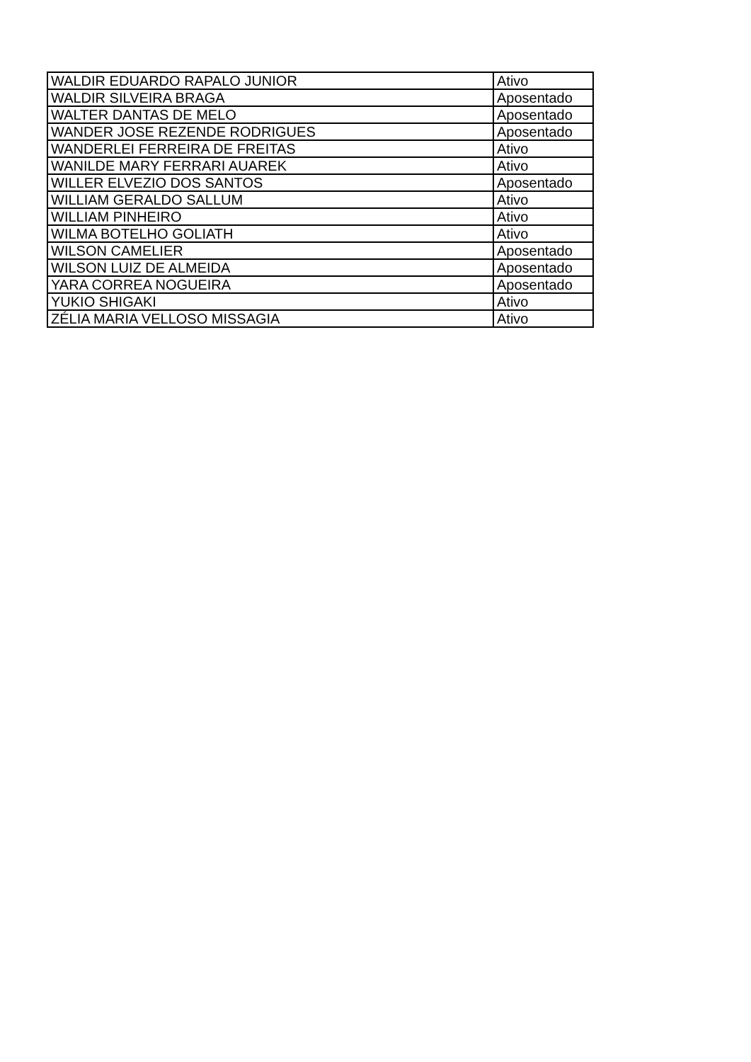| WALDIR EDUARDO RAPALO JUNIOR | Ativo |
| WALDIR SILVEIRA BRAGA | Aposentado |
| WALTER DANTAS DE MELO | Aposentado |
| WANDER JOSE REZENDE RODRIGUES | Aposentado |
| WANDERLEI FERREIRA DE FREITAS | Ativo |
| WANILDE MARY FERRARI AUAREK | Ativo |
| WILLER ELVEZIO DOS SANTOS | Aposentado |
| WILLIAM GERALDO SALLUM | Ativo |
| WILLIAM PINHEIRO | Ativo |
| WILMA BOTELHO GOLIATH | Ativo |
| WILSON CAMELIER | Aposentado |
| WILSON LUIZ DE ALMEIDA | Aposentado |
| YARA CORREA NOGUEIRA | Aposentado |
| YUKIO SHIGAKI | Ativo |
| ZÉLIA MARIA VELLOSO MISSAGIA | Ativo |